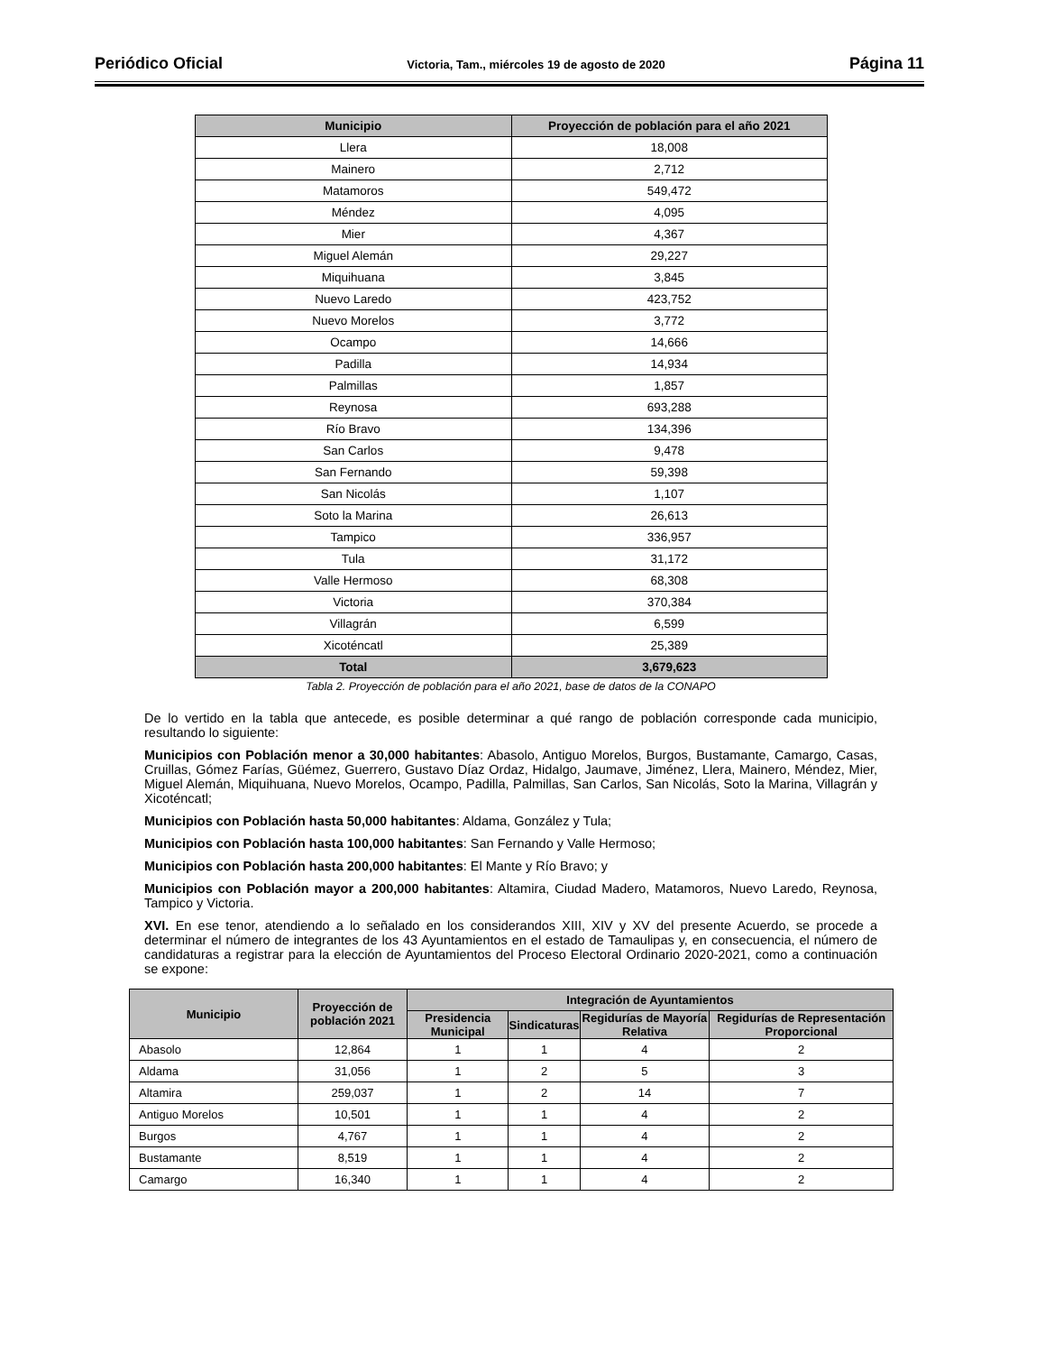Periódico Oficial Victoria, Tam., miércoles 19 de agosto de 2020 Página 11
| Municipio | Proyección de población para el año 2021 |
| --- | --- |
| Llera | 18,008 |
| Mainero | 2,712 |
| Matamoros | 549,472 |
| Méndez | 4,095 |
| Mier | 4,367 |
| Miguel Alemán | 29,227 |
| Miquihuana | 3,845 |
| Nuevo Laredo | 423,752 |
| Nuevo Morelos | 3,772 |
| Ocampo | 14,666 |
| Padilla | 14,934 |
| Palmillas | 1,857 |
| Reynosa | 693,288 |
| Río Bravo | 134,396 |
| San Carlos | 9,478 |
| San Fernando | 59,398 |
| San Nicolás | 1,107 |
| Soto la Marina | 26,613 |
| Tampico | 336,957 |
| Tula | 31,172 |
| Valle Hermoso | 68,308 |
| Victoria | 370,384 |
| Villagrán | 6,599 |
| Xicoténcatl | 25,389 |
| Total | 3,679,623 |
Tabla 2. Proyección de población para el año 2021, base de datos de la CONAPO
De lo vertido en la tabla que antecede, es posible determinar a qué rango de población corresponde cada municipio, resultando lo siguiente:
Municipios con Población menor a 30,000 habitantes: Abasolo, Antiguo Morelos, Burgos, Bustamante, Camargo, Casas, Cruillas, Gómez Farías, Güémez, Guerrero, Gustavo Díaz Ordaz, Hidalgo, Jaumave, Jiménez, Llera, Mainero, Méndez, Mier, Miguel Alemán, Miquihuana, Nuevo Morelos, Ocampo, Padilla, Palmillas, San Carlos, San Nicolás, Soto la Marina, Villagrán y Xicoténcatl;
Municipios con Población hasta 50,000 habitantes: Aldama, González y Tula;
Municipios con Población hasta 100,000 habitantes: San Fernando y Valle Hermoso;
Municipios con Población hasta 200,000 habitantes: El Mante y Río Bravo; y
Municipios con Población mayor a 200,000 habitantes: Altamira, Ciudad Madero, Matamoros, Nuevo Laredo, Reynosa, Tampico y Victoria.
XVI. En ese tenor, atendiendo a lo señalado en los considerandos XIII, XIV y XV del presente Acuerdo, se procede a determinar el número de integrantes de los 43 Ayuntamientos en el estado de Tamaulipas y, en consecuencia, el número de candidaturas a registrar para la elección de Ayuntamientos del Proceso Electoral Ordinario 2020-2021, como a continuación se expone:
| Municipio | Proyección de población 2021 | Integración de Ayuntamientos | | | |
| --- | --- | --- | --- | --- | --- |
| | | Presidencia Municipal | Sindicaturas | Regidurías de Mayoría Relativa | Regidurías de Representación Proporcional |
| Abasolo | 12,864 | 1 | 1 | 4 | 2 |
| Aldama | 31,056 | 1 | 2 | 5 | 3 |
| Altamira | 259,037 | 1 | 2 | 14 | 7 |
| Antiguo Morelos | 10,501 | 1 | 1 | 4 | 2 |
| Burgos | 4,767 | 1 | 1 | 4 | 2 |
| Bustamante | 8,519 | 1 | 1 | 4 | 2 |
| Camargo | 16,340 | 1 | 1 | 4 | 2 |